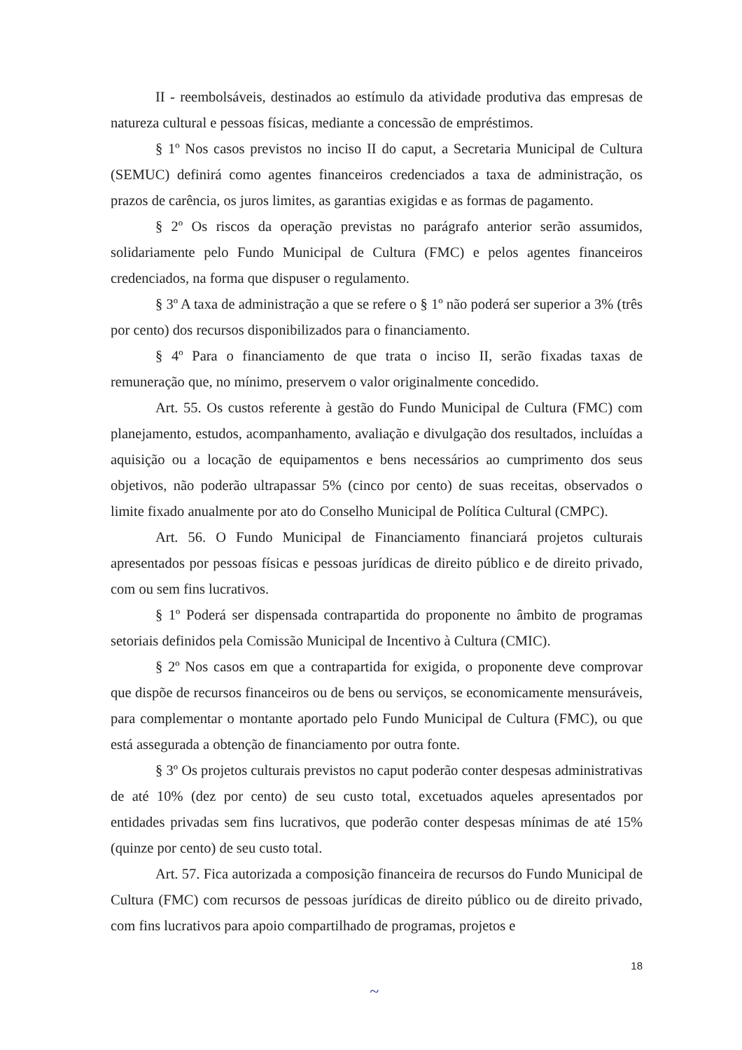II - reembolsáveis, destinados ao estímulo da atividade produtiva das empresas de natureza cultural e pessoas físicas, mediante a concessão de empréstimos.
§ 1º Nos casos previstos no inciso II do caput, a Secretaria Municipal de Cultura (SEMUC) definirá como agentes financeiros credenciados a taxa de administração, os prazos de carência, os juros limites, as garantias exigidas e as formas de pagamento.
§ 2º Os riscos da operação previstas no parágrafo anterior serão assumidos, solidariamente pelo Fundo Municipal de Cultura (FMC) e pelos agentes financeiros credenciados, na forma que dispuser o regulamento.
§ 3º A taxa de administração a que se refere o § 1º não poderá ser superior a 3% (três por cento) dos recursos disponibilizados para o financiamento.
§ 4º Para o financiamento de que trata o inciso II, serão fixadas taxas de remuneração que, no mínimo, preservem o valor originalmente concedido.
Art. 55. Os custos referente à gestão do Fundo Municipal de Cultura (FMC) com planejamento, estudos, acompanhamento, avaliação e divulgação dos resultados, incluídas a aquisição ou a locação de equipamentos e bens necessários ao cumprimento dos seus objetivos, não poderão ultrapassar 5% (cinco por cento) de suas receitas, observados o limite fixado anualmente por ato do Conselho Municipal de Política Cultural (CMPC).
Art. 56. O Fundo Municipal de Financiamento financiará projetos culturais apresentados por pessoas físicas e pessoas jurídicas de direito público e de direito privado, com ou sem fins lucrativos.
§ 1º Poderá ser dispensada contrapartida do proponente no âmbito de programas setoriais definidos pela Comissão Municipal de Incentivo à Cultura (CMIC).
§ 2º Nos casos em que a contrapartida for exigida, o proponente deve comprovar que dispõe de recursos financeiros ou de bens ou serviços, se economicamente mensuráveis, para complementar o montante aportado pelo Fundo Municipal de Cultura (FMC), ou que está assegurada a obtenção de financiamento por outra fonte.
§ 3º Os projetos culturais previstos no caput poderão conter despesas administrativas de até 10% (dez por cento) de seu custo total, excetuados aqueles apresentados por entidades privadas sem fins lucrativos, que poderão conter despesas mínimas de até 15% (quinze por cento) de seu custo total.
Art. 57. Fica autorizada a composição financeira de recursos do Fundo Municipal de Cultura (FMC) com recursos de pessoas jurídicas de direito público ou de direito privado, com fins lucrativos para apoio compartilhado de programas, projetos e
18
~